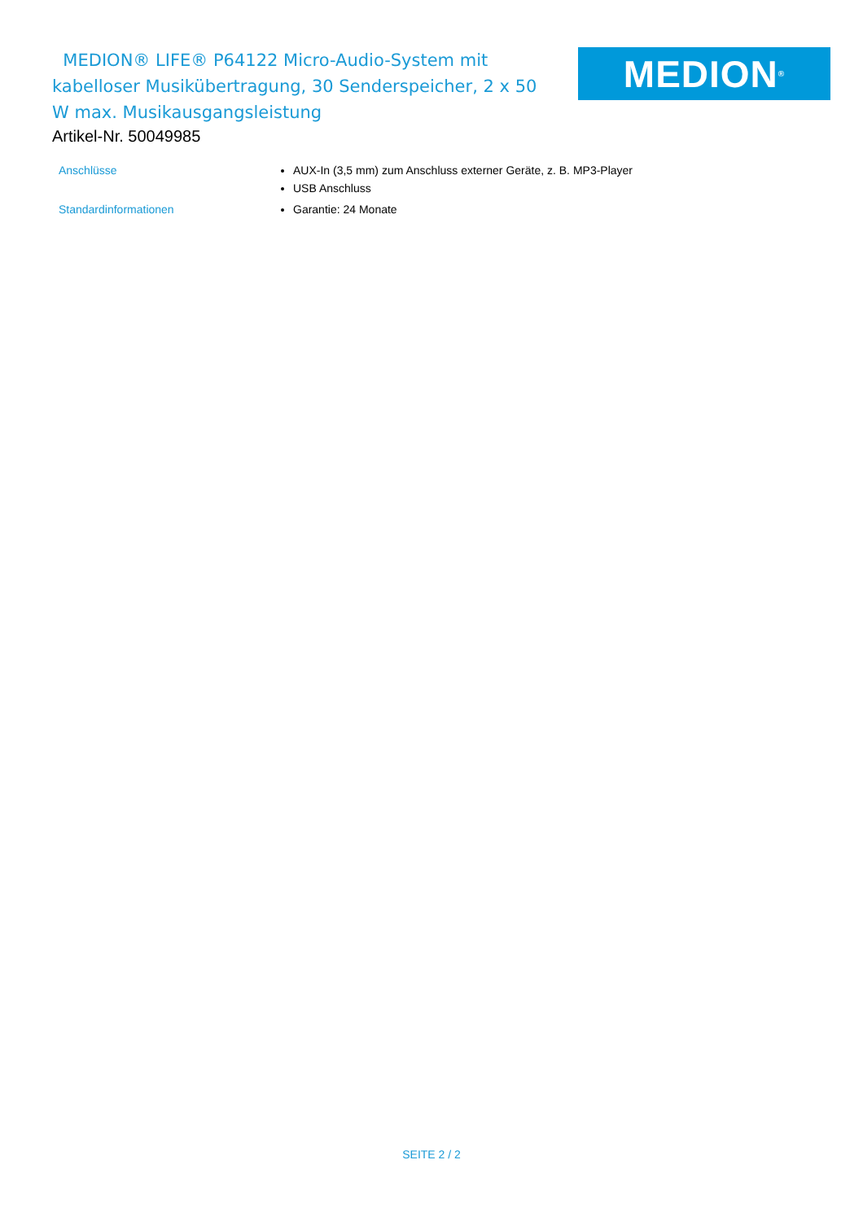MEDION® LIFE® P64122 Micro-Audio-System mit kabelloser Musikübertragung, 30 Senderspeicher, 2 x 50 W max. Musikausgangsleistung
MEDION<sup>®</sup>
Artikel-Nr. 50049985
| Anschlüsse | AUX-In (3,5 mm) zum Anschluss externer Geräte, z. B. MP3-Player USB Anschluss |
| Standardinformationen | Garantie: 24 Monate |
SEITE 2 / 2